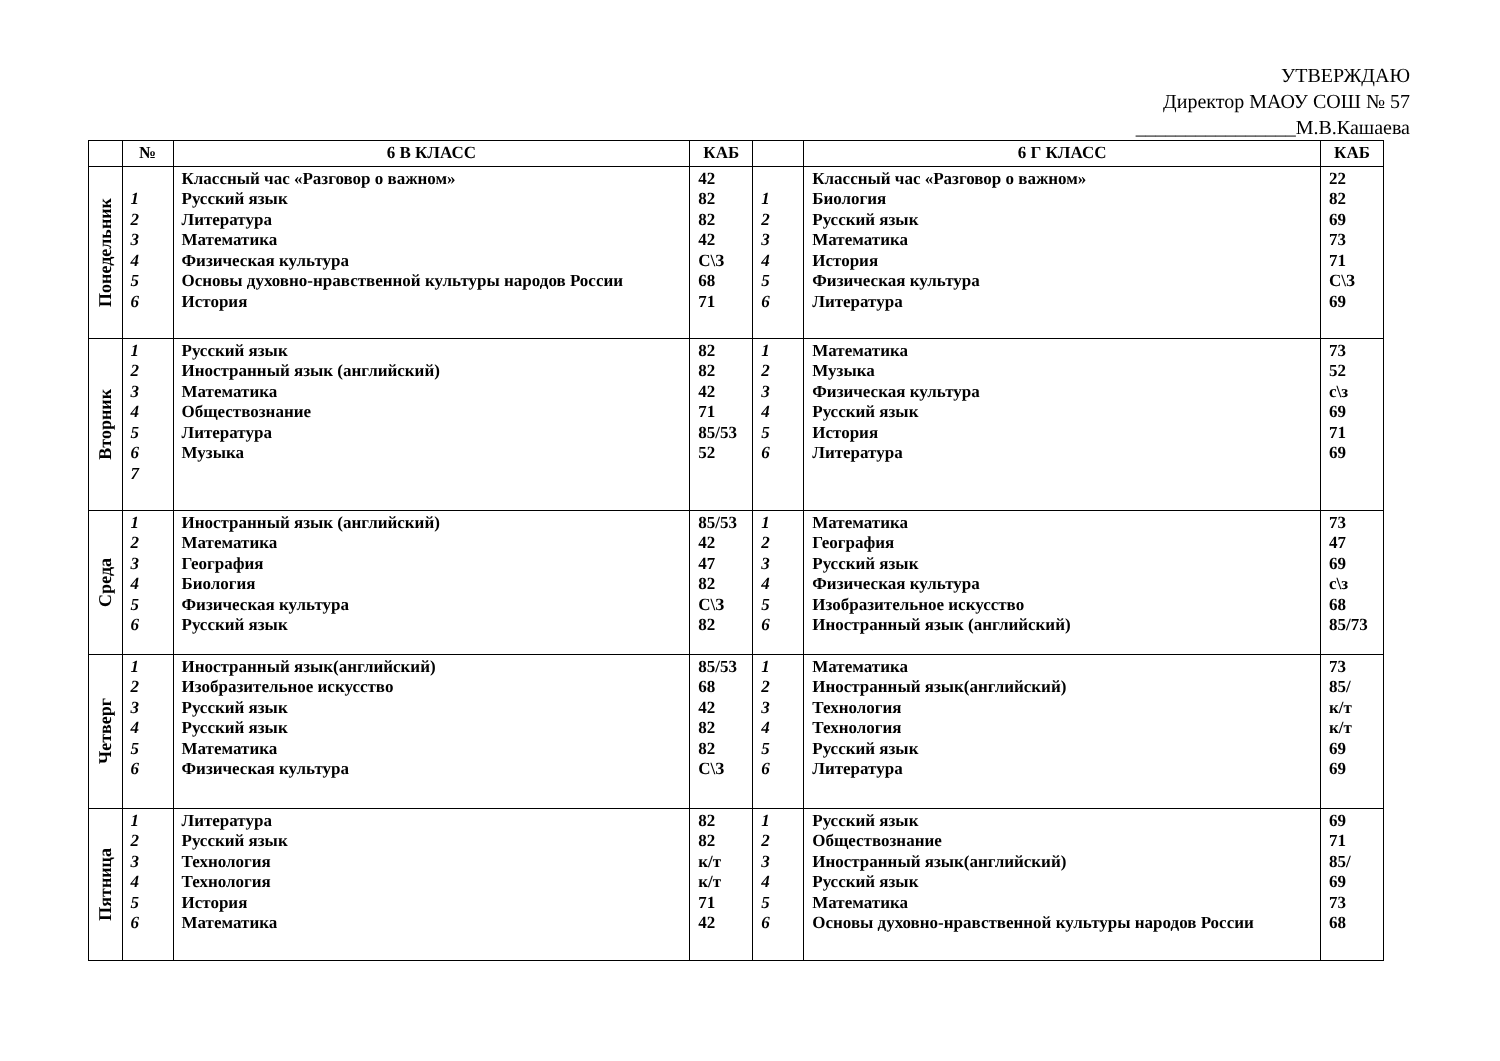УТВЕРЖДАЮ
Директор МАОУ СОШ № 57
________________М.В.Кашаева
| | № | 6 В КЛАСС | КАБ | | 6 Г КЛАСС | КАБ |
| --- | --- | --- | --- | --- | --- | --- |
| Понедельник | 1 2 3 4 5 6 | Классный час «Разговор о важном» Русский язык Литература Математика Физическая культура Основы духовно-нравственной культуры народов России История | 42 82 82 42 С\З 68 71 | 1 2 3 4 5 6 | Классный час «Разговор о важном» Биология Русский язык Математика История Физическая культура Литература | 22 82 69 73 71 С\З 69 |
| Вторник | 1 2 3 4 5 6 7 | Русский язык Иностранный язык (английский) Математика Обществознание Литература Музыка | 82 82 42 71 85/53 52 | 1 2 3 4 5 6 | Математика Музыка Физическая культура Русский язык История Литература | 73 52 с\з 69 71 69 |
| Среда | 1 2 3 4 5 6 | Иностранный язык (английский) Математика География Биология Физическая культура Русский язык | 85/53 42 47 82 С\З 82 | 1 2 3 4 5 6 | Математика География Русский язык Физическая культура Изобразительное искусство Иностранный язык (английский) | 73 47 69 с\з 68 85/73 |
| Четверг | 1 2 3 4 5 6 | Иностранный язык(английский) Изобразительное искусство Русский язык Русский язык Математика Физическая культура | 85/53 68 42 82 82 С\З | 1 2 3 4 5 6 | Математика Иностранный язык(английский) Технология Технология Русский язык Литература | 73 85/ к/т к/т 69 69 |
| Пятница | 1 2 3 4 5 6 | Литература Русский язык Технология Технология История Математика | 82 82 к/т к/т 71 42 | 1 2 3 4 5 6 | Русский язык Обществознание Иностранный язык(английский) Русский язык Математика Основы духовно-нравственной культуры народов России | 69 71 85/ 69 73 68 |